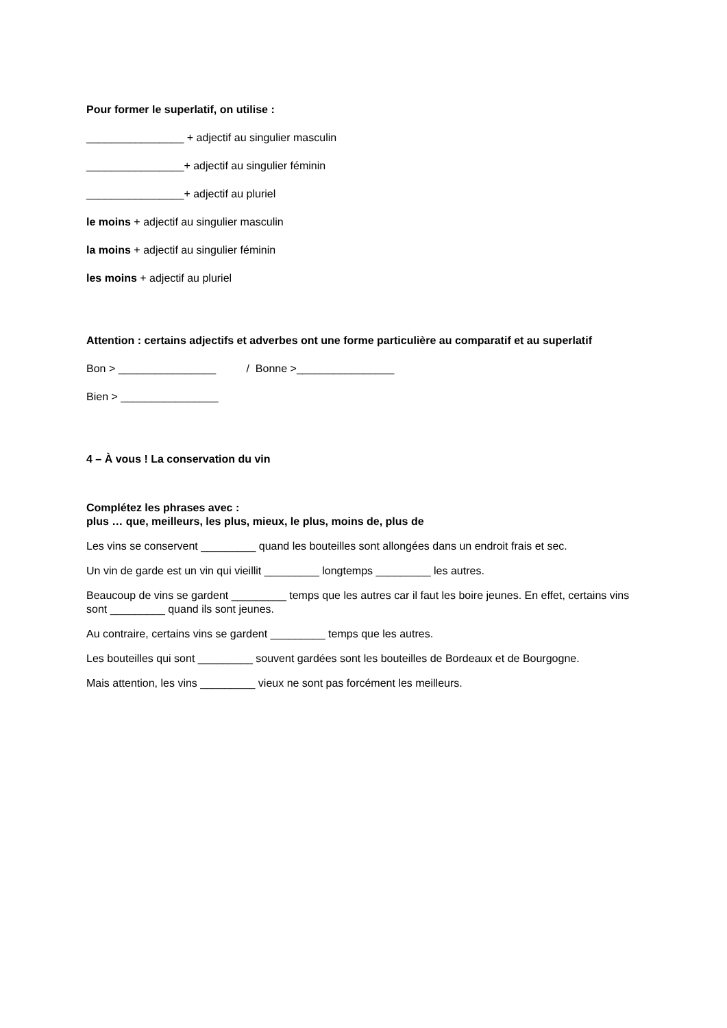Pour former le superlatif, on utilise :
________________ + adjectif au singulier masculin
________________+ adjectif au singulier féminin
________________+ adjectif au pluriel
le moins + adjectif au singulier masculin
la moins + adjectif au singulier féminin
les moins + adjectif au pluriel
Attention : certains adjectifs et adverbes ont une forme particulière au comparatif et au superlatif
Bon > ________________ / Bonne >________________
Bien > ________________
4 – À vous ! La conservation du vin
Complétez les phrases avec :
plus … que, meilleurs, les plus, mieux, le plus, moins de, plus de
Les vins se conservent _________ quand les bouteilles sont allongées dans un endroit frais et sec.
Un vin de garde est un vin qui vieillit _________ longtemps _________ les autres.
Beaucoup de vins se gardent _________ temps que les autres car il faut les boire jeunes. En effet, certains vins sont _________ quand ils sont jeunes.
Au contraire, certains vins se gardent _________ temps que les autres.
Les bouteilles qui sont _________ souvent gardées sont les bouteilles de Bordeaux et de Bourgogne.
Mais attention, les vins _________ vieux ne sont pas forcément les meilleurs.